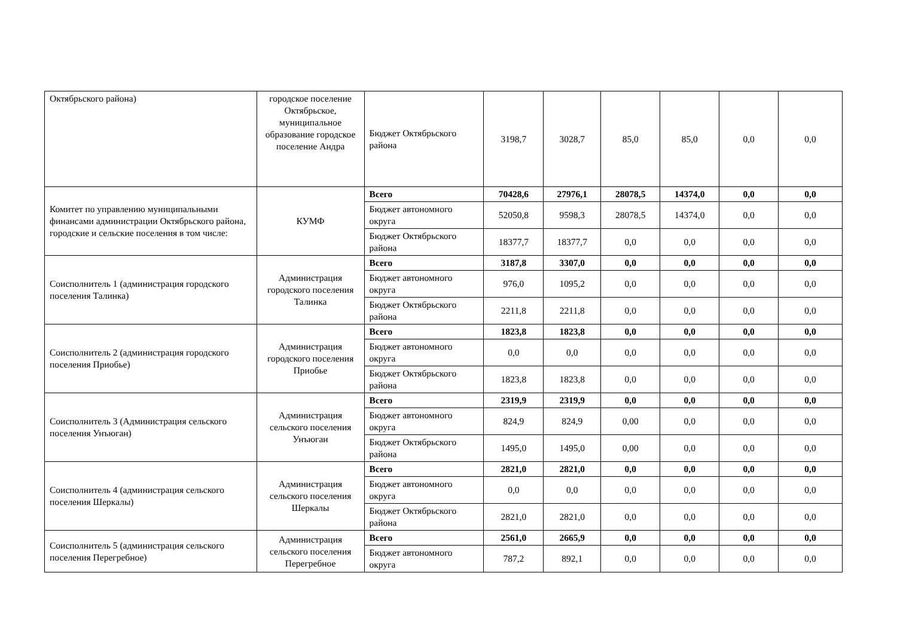| Октябрьского района) | городское поселение Октябрьское, муниципальное образование городское поселение Андра | Бюджет Октябрьского района | 3198,7 | 3028,7 | 85,0 | 85,0 | 0,0 | 0,0 |
| Комитет по управлению муниципальными финансами администрации Октябрьского района, городские и сельские поселения в том числе: | КУМФ | Всего | 70428,6 | 27976,1 | 28078,5 | 14374,0 | 0,0 | 0,0 |
| | | Бюджет автономного округа | 52050,8 | 9598,3 | 28078,5 | 14374,0 | 0,0 | 0,0 |
| | | Бюджет Октябрьского района | 18377,7 | 18377,7 | 0,0 | 0,0 | 0,0 | 0,0 |
| Соисполнитель 1 (администрация городского поселения Талинка) | Администрация городского поселения Талинка | Всего | 3187,8 | 3307,0 | 0,0 | 0,0 | 0,0 | 0,0 |
| | | Бюджет автономного округа | 976,0 | 1095,2 | 0,0 | 0,0 | 0,0 | 0,0 |
| | | Бюджет Октябрьского района | 2211,8 | 2211,8 | 0,0 | 0,0 | 0,0 | 0,0 |
| Соисполнитель 2 (администрация городского поселения Приобье) | Администрация городского поселения Приобье | Всего | 1823,8 | 1823,8 | 0,0 | 0,0 | 0,0 | 0,0 |
| | | Бюджет автономного округа | 0,0 | 0,0 | 0,0 | 0,0 | 0,0 | 0,0 |
| | | Бюджет Октябрьского района | 1823,8 | 1823,8 | 0,0 | 0,0 | 0,0 | 0,0 |
| Соисполнитель 3 (Администрация сельского поселения Унъюган) | Администрация сельского поселения Унъюган | Всего | 2319,9 | 2319,9 | 0,0 | 0,0 | 0,0 | 0,0 |
| | | Бюджет автономного округа | 824,9 | 824,9 | 0,00 | 0,0 | 0,0 | 0,0 |
| | | Бюджет Октябрьского района | 1495,0 | 1495,0 | 0,00 | 0,0 | 0,0 | 0,0 |
| Соисполнитель 4 (администрация сельского поселения Шеркалы) | Администрация сельского поселения Шеркалы | Всего | 2821,0 | 2821,0 | 0,0 | 0,0 | 0,0 | 0,0 |
| | | Бюджет автономного округа | 0,0 | 0,0 | 0,0 | 0,0 | 0,0 | 0,0 |
| | | Бюджет Октябрьского района | 2821,0 | 2821,0 | 0,0 | 0,0 | 0,0 | 0,0 |
| Соисполнитель 5 (администрация сельского поселения Перегребное) | Администрация сельского поселения Перегребное | Всего | 2561,0 | 2665,9 | 0,0 | 0,0 | 0,0 | 0,0 |
| | | Бюджет автономного округа | 787,2 | 892,1 | 0,0 | 0,0 | 0,0 | 0,0 |